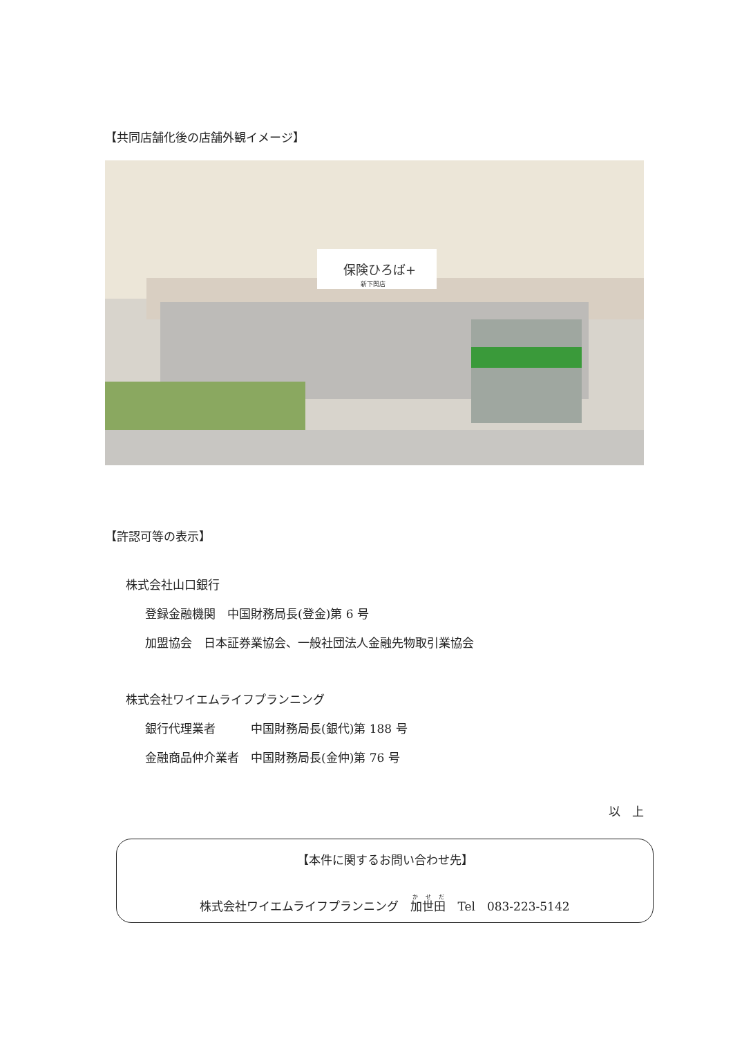【共同店舗化後の店舗外観イメージ】
保険ひろば+
新下関店
【許認可等の表示】
株式会社山口銀行
登録金融機関　中国財務局長(登金)第 6 号
加盟協会　日本証券業協会、一般社団法人金融先物取引業協会
株式会社ワイエムライフプランニング
銀行代理業者　　　中国財務局長(銀代)第 188 号
金融商品仲介業者　中国財務局長(金仲)第 76 号
以　上
【本件に関するお問い合わせ先】
株式会社ワイエムライフプランニング　加世田　Tel　083-223-5142